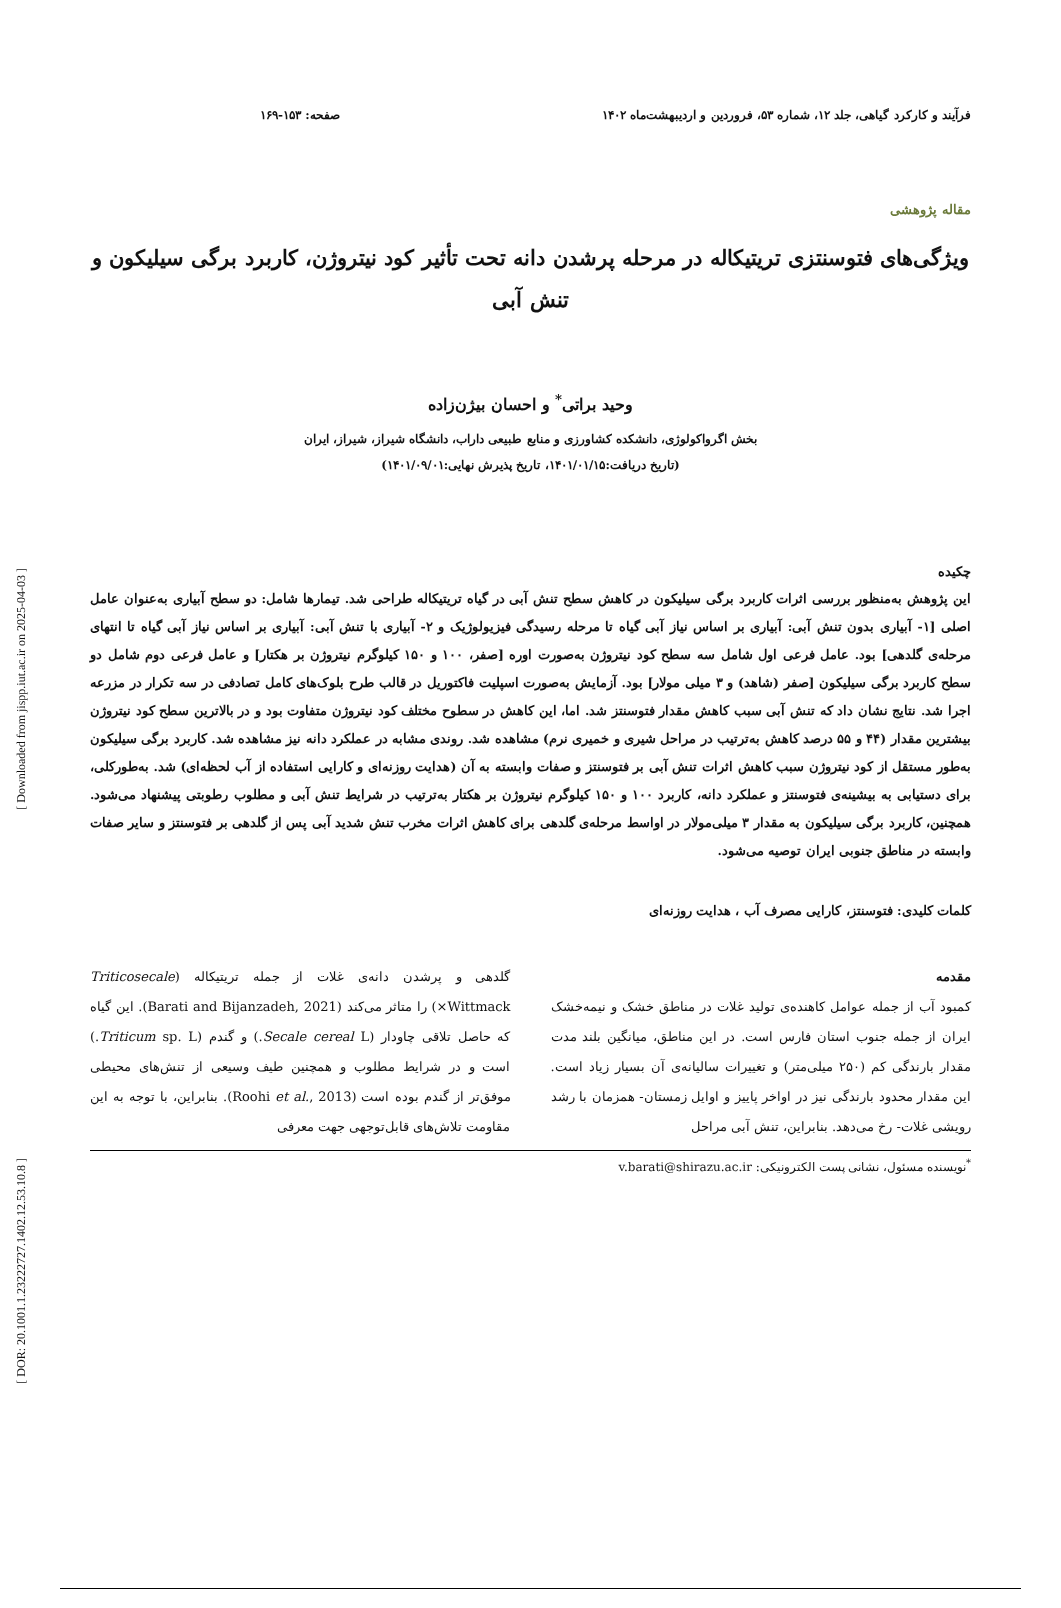[ Downloaded from jispp.iut.ac.ir on 2025-04-03 ]
[ DOR: 20.1001.1.23222727.1402.12.53.10.8 ]
فرآیند و کارکرد گیاهی، جلد ۱۲، شماره ۵۳، فروردین و اردیبهشت‌ماه ۱۴۰۲ صفحه: ۱۵۳-۱۶۹
مقاله پژوهشی
ویژگی‌های فتوسنتزی تریتیکاله در مرحله پرشدن دانه تحت تأثیر کود نیتروژن، کاربرد برگی سیلیکون و تنش آبی
وحید براتی<sup>*</sup> و احسان بیژن‌زاده
بخش اگرواکولوژی، دانشکده کشاورزی و منابع طبیعی داراب، دانشگاه شیراز، شیراز، ایران
(تاریخ دریافت:۱۴۰۱/۰۱/۱۵، تاریخ پذیرش نهایی:۱۴۰۱/۰۹/۰۱)
چکیده
این پژوهش به‌منظور بررسی اثرات کاربرد برگی سیلیکون در کاهش سطح تنش آبی در گیاه تریتیکاله طراحی شد. تیمارها شامل: دو سطح آبیاری به‌عنوان عامل اصلی [۱- آبیاری بدون تنش آبی: آبیاری بر اساس نیاز آبی گیاه تا مرحله رسیدگی فیزیولوژیک و ۲- آبیاری با تنش آبی: آبیاری بر اساس نیاز آبی گیاه تا انتهای مرحله‌ی گلدهی] بود. عامل فرعی اول شامل سه سطح کود نیتروژن به‌صورت اوره [صفر، ۱۰۰ و ۱۵۰ کیلوگرم نیتروژن بر هکتار] و عامل فرعی دوم شامل دو سطح کاربرد برگی سیلیکون [صفر (شاهد) و ۳ میلی مولار] بود. آزمایش به‌صورت اسپلیت فاکتوریل در قالب طرح بلوک‌های کامل تصادفی در سه تکرار در مزرعه اجرا شد. نتایج نشان داد که تنش آبی سبب کاهش مقدار فتوسنتز شد. اما، این کاهش در سطوح مختلف کود نیتروژن متفاوت بود و در بالاترین سطح کود نیتروژن بیشترین مقدار (۴۴ و ۵۵ درصد کاهش به‌ترتیب در مراحل شیری و خمیری نرم) مشاهده شد. روندی مشابه در عملکرد دانه نیز مشاهده شد. کاربرد برگی سیلیکون به‌طور مستقل از کود نیتروژن سبب کاهش اثرات تنش آبی بر فتوسنتز و صفات وابسته به آن (هدایت روزنه‌ای و کارایی استفاده از آب لحظه‌ای) شد. به‌طورکلی، برای دستیابی به بیشینه‌ی فتوسنتز و عملکرد دانه، کاربرد ۱۰۰ و ۱۵۰ کیلوگرم نیتروژن بر هکتار به‌ترتیب در شرایط تنش آبی و مطلوب رطوبتی پیشنهاد می‌شود. همچنین، کاربرد برگی سیلیکون به مقدار ۳ میلی‌مولار در اواسط مرحله‌ی گلدهی برای کاهش اثرات مخرب تنش شدید آبی پس از گلدهی بر فتوسنتز و سایر صفات وابسته در مناطق جنوبی ایران توصیه می‌شود.
کلمات کلیدی: فتوسنتز، کارایی مصرف آب ، هدایت روزنه‌ای
مقدمه
کمبود آب از جمله عوامل کاهنده‌ی تولید غلات در مناطق خشک و نیمه‌خشک ایران از جمله جنوب استان فارس است. در این مناطق، میانگین بلند مدت مقدار بارندگی کم (۲۵۰ میلی‌متر) و تغییرات سالیانه‌ی آن بسیار زیاد است. این مقدار محدود بارندگی نیز در اواخر پاییز و اوایل زمستان- همزمان با رشد رویشی غلات- رخ می‌دهد. بنابراین، تنش آبی مراحل
گلدهی و پرشدن دانه‌ی غلات از جمله تریتیکاله (Triticosecale Wittmack×) را متاثر می‌کند (Barati and Bijanzadeh, 2021). این گیاه که حاصل تلاقی چاودار (Secale cereal L.) و گندم (Triticum sp. L.) است و در شرایط مطلوب و همچنین طیف وسیعی از تنش‌های محیطی موفق‌تر از گندم بوده است (Roohi et al., 2013). بنابراین، با توجه به این مقاومت تلاش‌های قابل‌توجهی جهت معرفی
<sup>*</sup> نویسنده مسئول، نشانی پست الکترونیکی: v.barati@shirazu.ac.ir